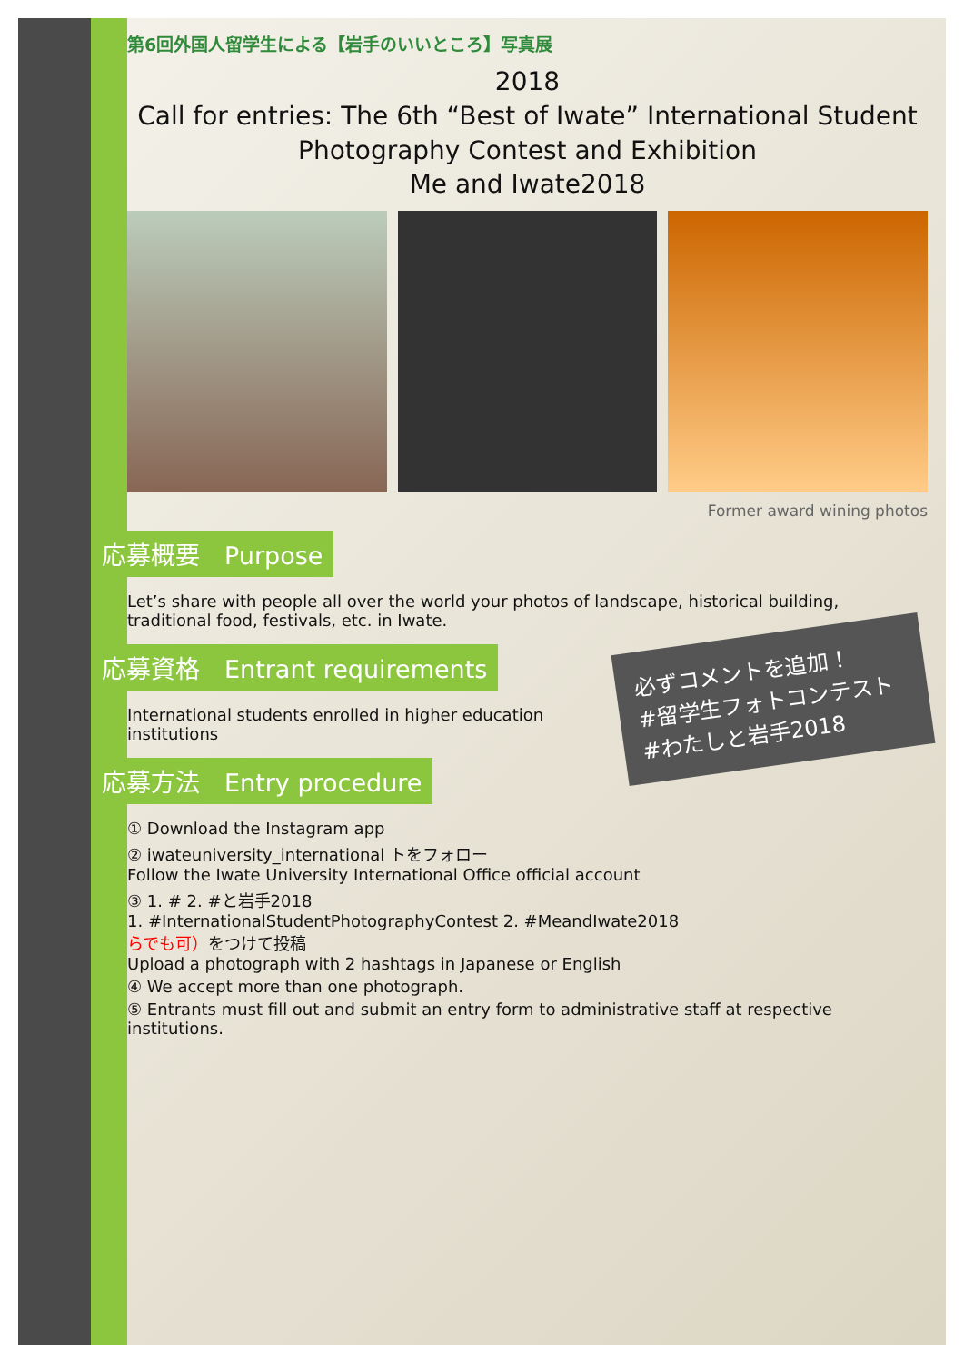第6回外国人留学生による【岩手のいいところ】写真展
2018
Call for entries: The 6th “Best of Iwate” International Student Photography Contest and Exhibition
Me and Iwate2018
Former award wining photos
応募概要　Purpose
Let’s share with people all over the world your photos of landscape, historical building, traditional food, festivals, etc. in Iwate.
必ずコメントを追加！
#留学生フォトコンテスト
#わたしと岩手2018
応募資格　Entrant requirements
International students enrolled in higher education institutions
応募方法　Entry procedure
① Download the Instagram app
② iwateuniversity_international トをフォロー
Follow the Iwate University International Office official account
③ 1. # 2. #と岩手2018
1. #InternationalStudentPhotographyContest 2. #MeandIwate2018
らでも可）をつけて投稿
Upload a photograph with 2 hashtags in Japanese or English
④ We accept more than one photograph.
⑤ Entrants must fill out and submit an entry form to administrative staff at respective institutions.